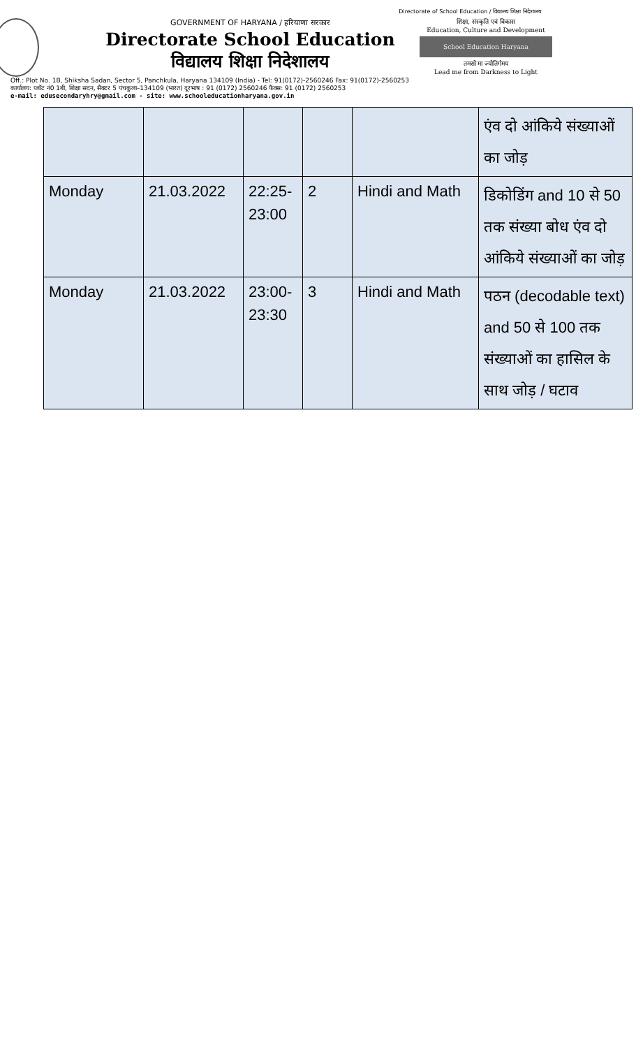Directorate of School Education / विद्यालय शिक्षा निदेशालय
GOVERNMENT OF HARYANA / हरियाणा सरकार
Directorate School Education
विद्यालय शिक्षा निदेशालय
शिक्षा, संस्कृति एवं विकास
Education, Culture and Development
School Education Haryana
तमसो मा ज्योतिर्गमय
Lead me from Darkness to Light
Off.: Plot No. 1B, Shiksha Sadan, Sector 5, Panchkula, Haryana 134109 (India) - Tel: 91(0172)-2560246 Fax: 91(0172)-2560253
कार्यालय: प्लॉट नं0 1बी, शिक्षा सदन, सैक्टर 5 पंचकुला–134109 (भारत) दूरभाष : 91 (0172) 2560246 फैक्स: 91 (0172) 2560253
e-mail: edusecondaryhry@gmail.com - site: www.schooleducationharyana.gov.in
| | | | | | एंव दो आंकिये संख्याओं का जोड़ |
| Monday | 21.03.2022 | 22:25-23:00 | 2 | Hindi and Math | डिकोडिंग and 10 से 50 तक संख्या बोध एंव दो आंकिये संख्याओं का जोड़ |
| Monday | 21.03.2022 | 23:00-23:30 | 3 | Hindi and Math | पठन (decodable text) and 50 से 100 तक संख्याओं का हासिल के साथ जोड़ / घटाव |